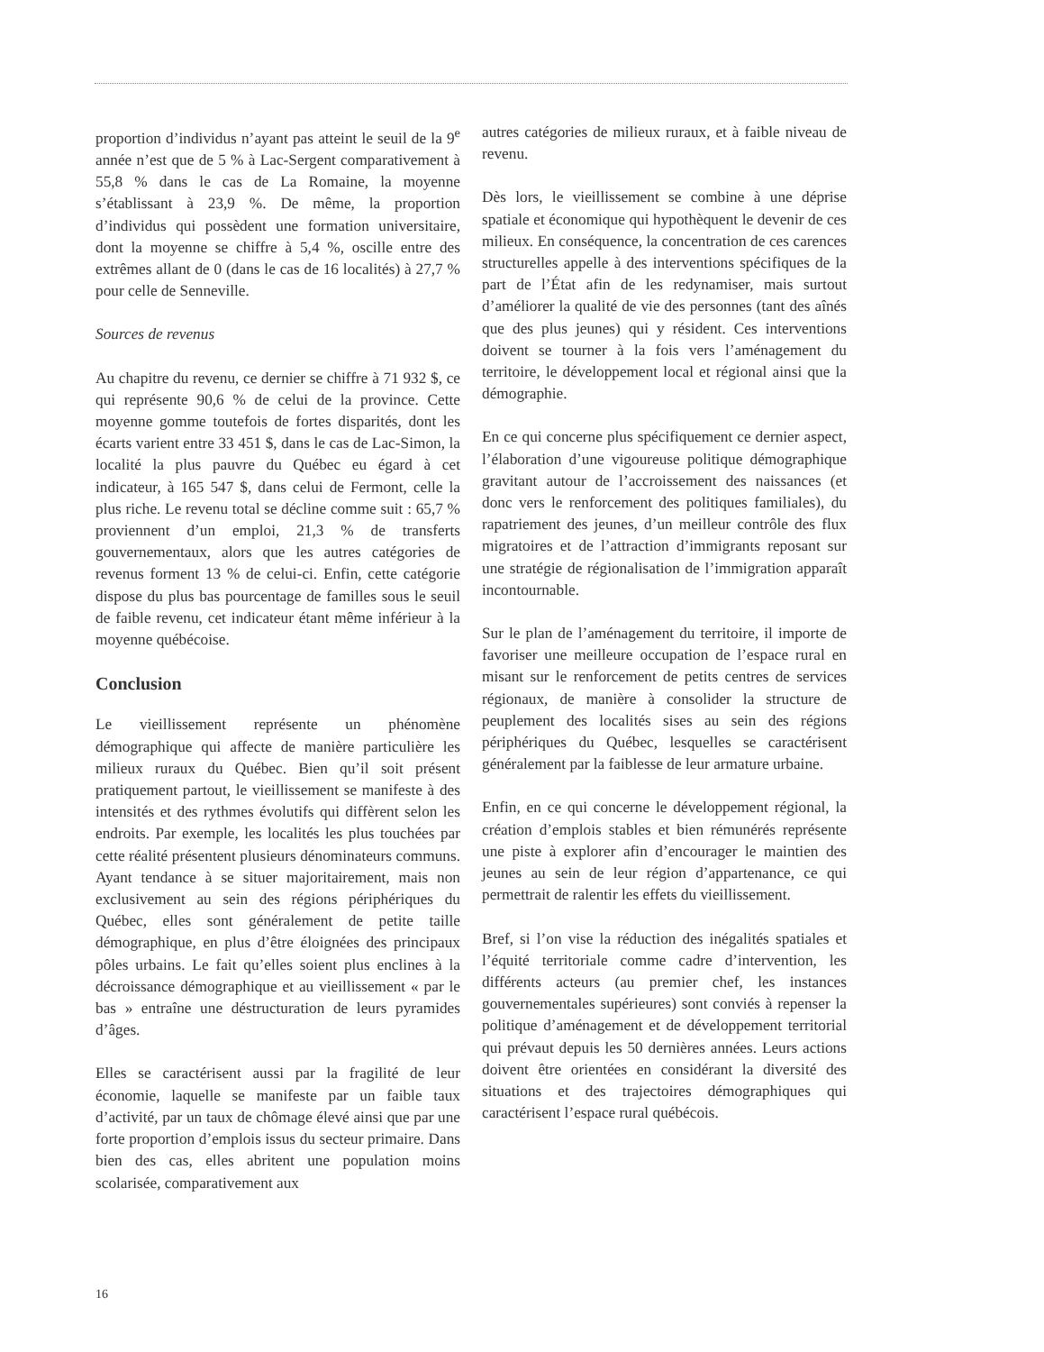proportion d’individus n’ayant pas atteint le seuil de la 9<sup>e</sup> année n’est que de 5 % à Lac-Sergent comparativement à 55,8 % dans le cas de La Romaine, la moyenne s’établissant à 23,9 %. De même, la proportion d’individus qui possèdent une formation universitaire, dont la moyenne se chiffre à 5,4 %, oscille entre des extrêmes allant de 0 (dans le cas de 16 localités) à 27,7 % pour celle de Senneville.
Sources de revenus
Au chapitre du revenu, ce dernier se chiffre à 71 932 $, ce qui représente 90,6 % de celui de la province. Cette moyenne gomme toutefois de fortes disparités, dont les écarts varient entre 33 451 $, dans le cas de Lac-Simon, la localité la plus pauvre du Québec eu égard à cet indicateur, à 165 547 $, dans celui de Fermont, celle la plus riche. Le revenu total se décline comme suit : 65,7 % proviennent d’un emploi, 21,3 % de transferts gouvernementaux, alors que les autres catégories de revenus forment 13 % de celui-ci. Enfin, cette catégorie dispose du plus bas pourcentage de familles sous le seuil de faible revenu, cet indicateur étant même inférieur à la moyenne québécoise.
Conclusion
Le vieillissement représente un phénomène démographique qui affecte de manière particulière les milieux ruraux du Québec. Bien qu’il soit présent pratiquement partout, le vieillissement se manifeste à des intensités et des rythmes évolutifs qui diffèrent selon les endroits. Par exemple, les localités les plus touchées par cette réalité présentent plusieurs dénominateurs communs. Ayant tendance à se situer majoritairement, mais non exclusivement au sein des régions périphériques du Québec, elles sont généralement de petite taille démographique, en plus d’être éloignées des principaux pôles urbains. Le fait qu’elles soient plus enclines à la décroissance démographique et au vieillissement « par le bas » entraîne une déstructuration de leurs pyramides d’âges.
Elles se caractérisent aussi par la fragilité de leur économie, laquelle se manifeste par un faible taux d’activité, par un taux de chômage élevé ainsi que par une forte proportion d’emplois issus du secteur primaire. Dans bien des cas, elles abritent une population moins scolarisée, comparativement aux
autres catégories de milieux ruraux, et à faible niveau de revenu.
Dès lors, le vieillissement se combine à une déprise spatiale et économique qui hypothèquent le devenir de ces milieux. En conséquence, la concentration de ces carences structurelles appelle à des interventions spécifiques de la part de l’État afin de les redynamiser, mais surtout d’améliorer la qualité de vie des personnes (tant des aînés que des plus jeunes) qui y résident. Ces interventions doivent se tourner à la fois vers l’aménagement du territoire, le développement local et régional ainsi que la démographie.
En ce qui concerne plus spécifiquement ce dernier aspect, l’élaboration d’une vigoureuse politique démographique gravitant autour de l’accroissement des naissances (et donc vers le renforcement des politiques familiales), du rapatriement des jeunes, d’un meilleur contrôle des flux migratoires et de l’attraction d’immigrants reposant sur une stratégie de régionalisation de l’immigration apparaît incontournable.
Sur le plan de l’aménagement du territoire, il importe de favoriser une meilleure occupation de l’espace rural en misant sur le renforcement de petits centres de services régionaux, de manière à consolider la structure de peuplement des localités sises au sein des régions périphériques du Québec, lesquelles se caractérisent généralement par la faiblesse de leur armature urbaine.
Enfin, en ce qui concerne le développement régional, la création d’emplois stables et bien rémunérés représente une piste à explorer afin d’encourager le maintien des jeunes au sein de leur région d’appartenance, ce qui permettrait de ralentir les effets du vieillissement.
Bref, si l’on vise la réduction des inégalités spatiales et l’équité territoriale comme cadre d’intervention, les différents acteurs (au premier chef, les instances gouvernementales supérieures) sont conviés à repenser la politique d’aménagement et de développement territorial qui prévaut depuis les 50 dernières années. Leurs actions doivent être orientées en considérant la diversité des situations et des trajectoires démographiques qui caractérisent l’espace rural québécois.
16